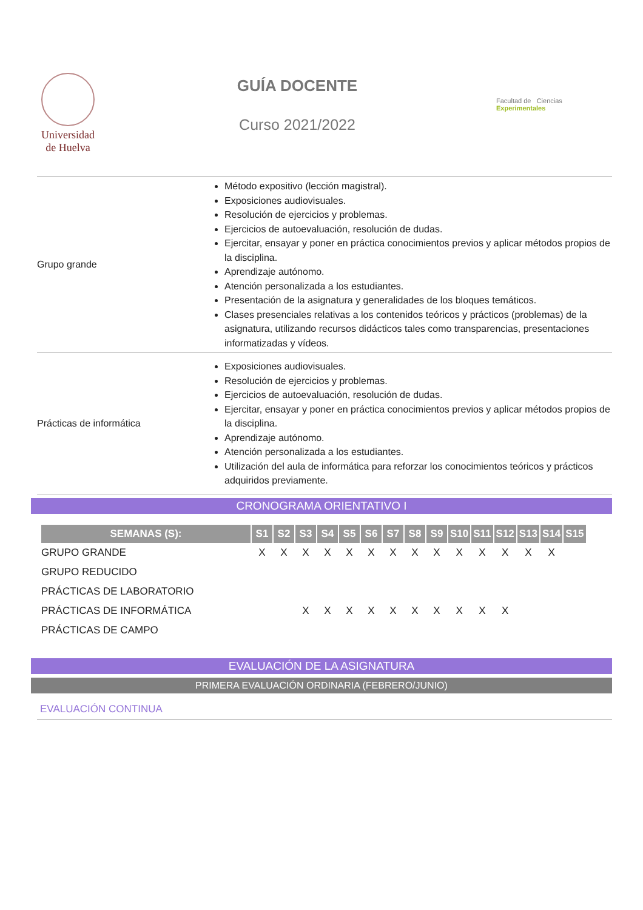Universidad
de Huelva
GUÍA DOCENTE
Curso 2021/2022
Facultad de Ciencias Experimentales
| Grupo grande | Método expositivo (lección magistral). Exposiciones audiovisuales. Resolución de ejercicios y problemas. Ejercicios de autoevaluación, resolución de dudas. Ejercitar, ensayar y poner en práctica conocimientos previos y aplicar métodos propios de la disciplina. Aprendizaje autónomo. Atención personalizada a los estudiantes. Presentación de la asignatura y generalidades de los bloques temáticos. Clases presenciales relativas a los contenidos teóricos y prácticos (problemas) de la asignatura, utilizando recursos didácticos tales como transparencias, presentaciones informatizadas y vídeos. |
| Prácticas de informática | Exposiciones audiovisuales. Resolución de ejercicios y problemas. Ejercicios de autoevaluación, resolución de dudas. Ejercitar, ensayar y poner en práctica conocimientos previos y aplicar métodos propios de la disciplina. Aprendizaje autónomo. Atención personalizada a los estudiantes. Utilización del aula de informática para reforzar los conocimientos teóricos y prácticos adquiridos previamente. |
CRONOGRAMA ORIENTATIVO I
| SEMANAS (S): | S1 | S2 | S3 | S4 | S5 | S6 | S7 | S8 | S9 | S10 | S11 | S12 | S13 | S14 | S15 |
| --- | --- | --- | --- | --- | --- | --- | --- | --- | --- | --- | --- | --- | --- | --- | --- |
| GRUPO GRANDE | X | X | X | X | X | X | X | X | X | X | X | X | X | X | |
| GRUPO REDUCIDO | | | | | | | | | | | | | | | |
| PRÁCTICAS DE LABORATORIO | | | | | | | | | | | | | | | |
| PRÁCTICAS DE INFORMÁTICA | | | X | X | X | X | X | X | X | X | X | X | | | |
| PRÁCTICAS DE CAMPO | | | | | | | | | | | | | | | |
EVALUACIÓN DE LA ASIGNATURA
PRIMERA EVALUACIÓN ORDINARIA (FEBRERO/JUNIO)
EVALUACIÓN CONTINUA